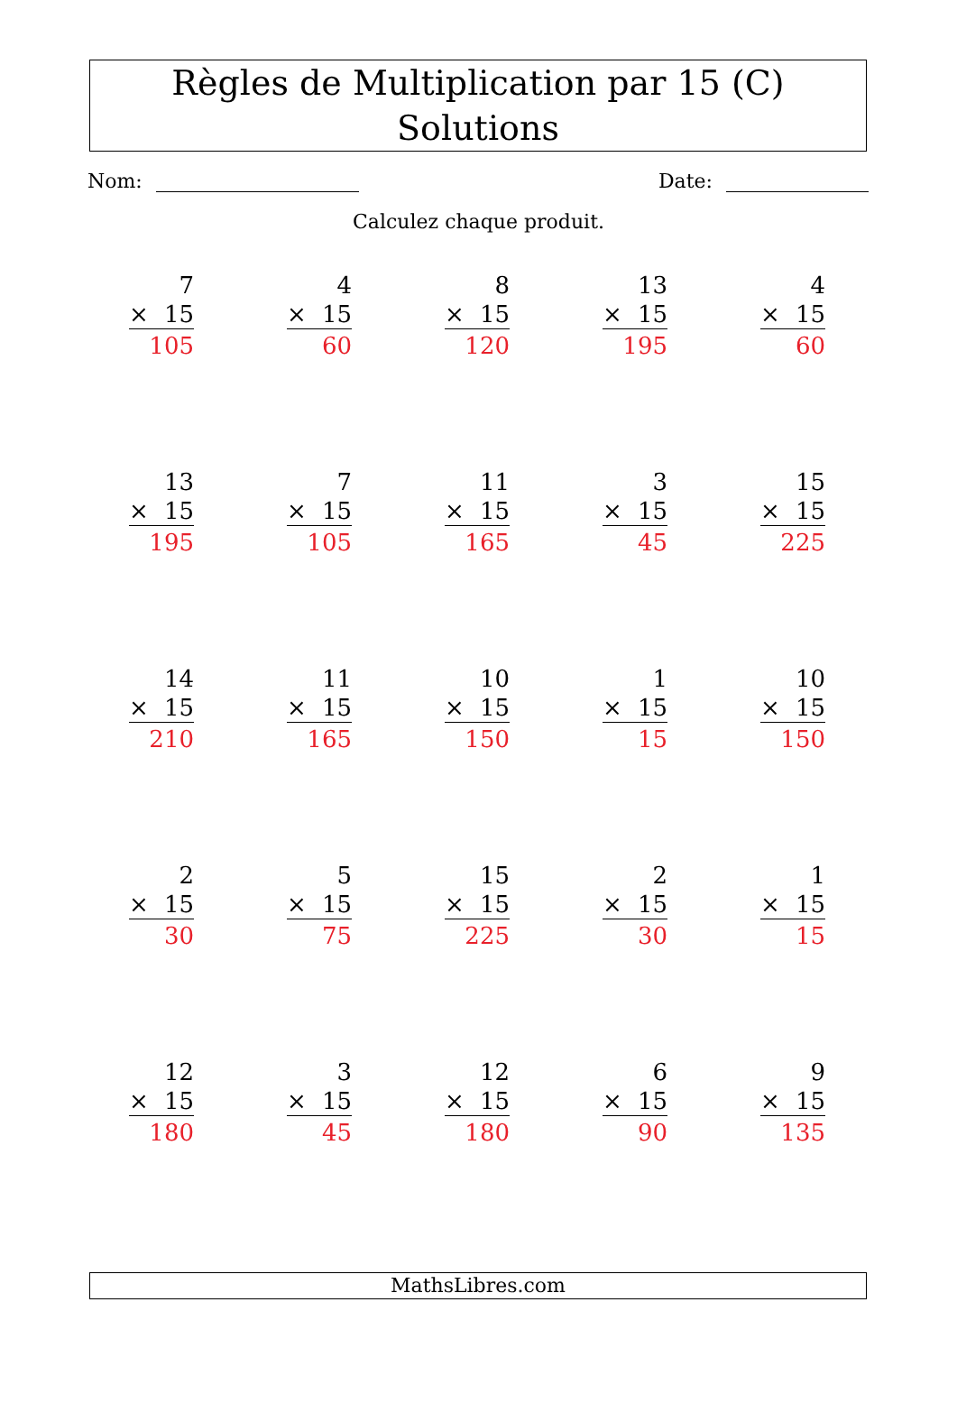Règles de Multiplication par 15 (C) Solutions
Nom: Date:
Calculez chaque produit.
| 7 × 15 105 | 4 × 15 60 | 8 × 15 120 | 13 × 15 195 | 4 × 15 60 |
| 13 × 15 195 | 7 × 15 105 | 11 × 15 165 | 3 × 15 45 | 15 × 15 225 |
| 14 × 15 210 | 11 × 15 165 | 10 × 15 150 | 1 × 15 15 | 10 × 15 150 |
| 2 × 15 30 | 5 × 15 75 | 15 × 15 225 | 2 × 15 30 | 1 × 15 15 |
| 12 × 15 180 | 3 × 15 45 | 12 × 15 180 | 6 × 15 90 | 9 × 15 135 |
MathsLibres.com